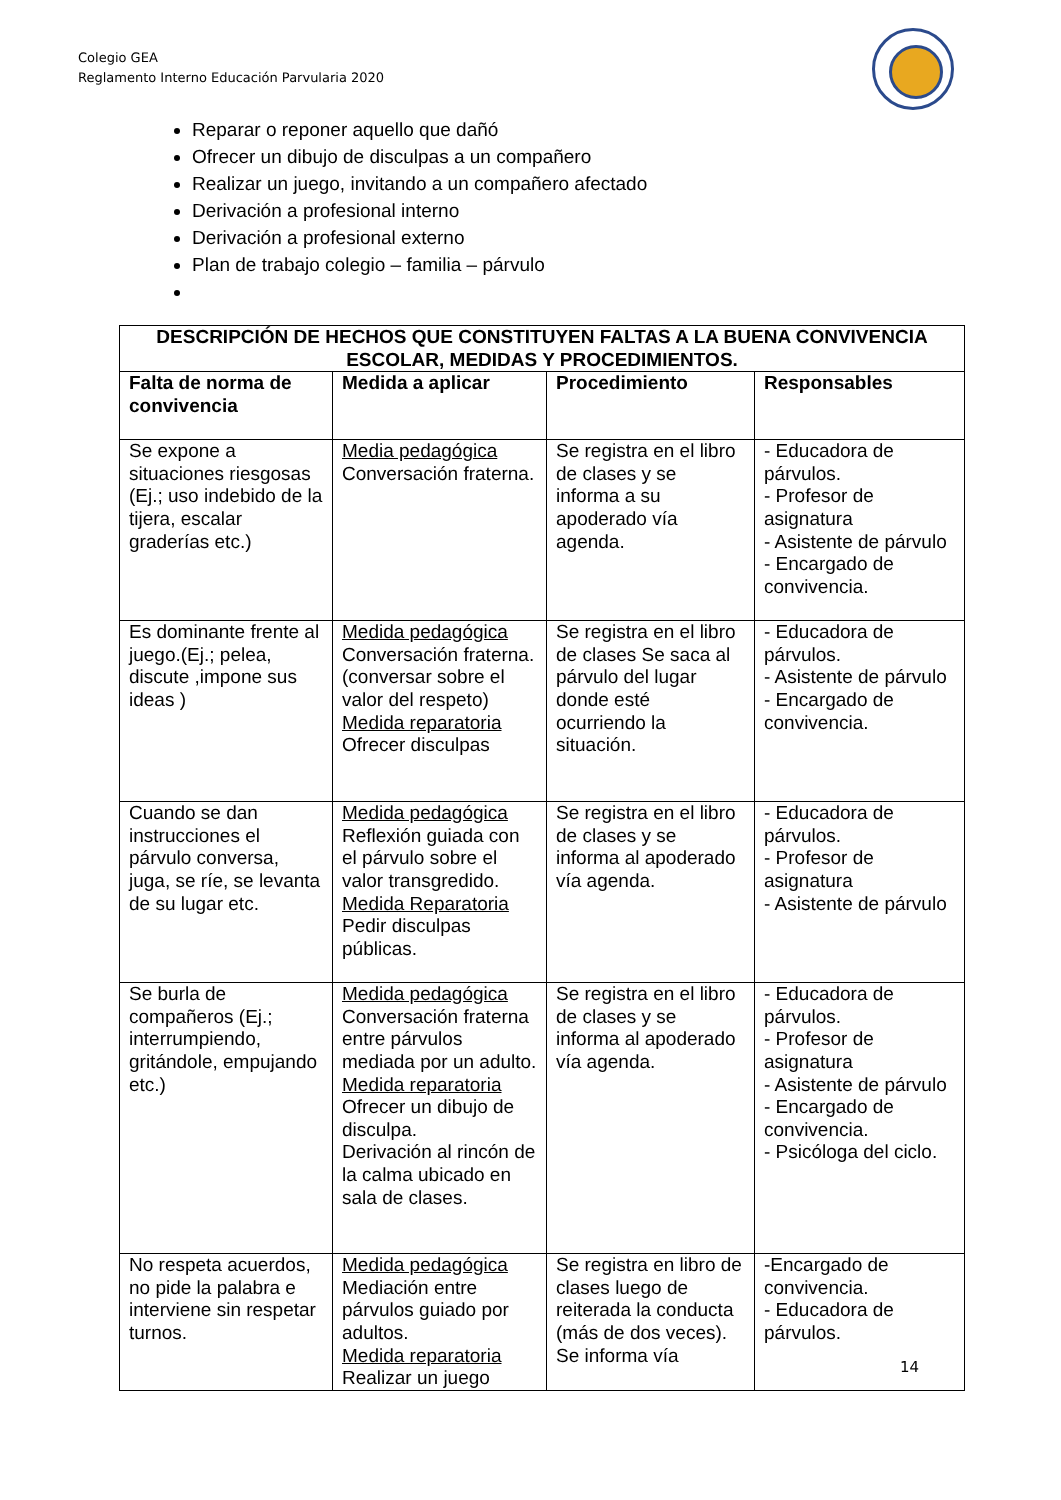Colegio GEA
Reglamento Interno Educación Parvularia 2020
Reparar o reponer aquello que dañó
Ofrecer un dibujo de disculpas a un compañero
Realizar un juego, invitando a un compañero afectado
Derivación a profesional interno
Derivación a profesional externo
Plan de trabajo colegio – familia – párvulo
| DESCRIPCIÓN DE HECHOS QUE CONSTITUYEN FALTAS A LA BUENA CONVIVENCIA ESCOLAR, MEDIDAS Y PROCEDIMIENTOS. | | | |
| --- | --- | --- | --- |
| Falta de norma de convivencia | Medida a aplicar | Procedimiento | Responsables |
| Se expone a situaciones riesgosas (Ej.; uso indebido de la tijera, escalar graderías etc.) | Media pedagógica Conversación fraterna. | Se registra en el libro de clases y se informa a su apoderado vía agenda. | - Educadora de párvulos. - Profesor de asignatura - Asistente de párvulo - Encargado de convivencia. |
| Es dominante frente al juego.(Ej.; pelea, discute ,impone sus ideas ) | Medida pedagógica Conversación fraterna. (conversar sobre el valor del respeto) Medida reparatoria Ofrecer disculpas | Se registra en el libro de clases Se saca al párvulo del lugar donde esté ocurriendo la situación. | - Educadora de párvulos. - Asistente de párvulo - Encargado de convivencia. |
| Cuando se dan instrucciones el párvulo conversa, juga, se ríe, se levanta de su lugar etc. | Medida pedagógica Reflexión guiada con el párvulo sobre el valor transgredido. Medida Reparatoria Pedir disculpas públicas. | Se registra en el libro de clases y se informa al apoderado vía agenda. | - Educadora de párvulos. - Profesor de asignatura - Asistente de párvulo |
| Se burla de compañeros (Ej.; interrumpiendo, gritándole, empujando etc.) | Medida pedagógica Conversación fraterna entre párvulos mediada por un adulto. Medida reparatoria Ofrecer un dibujo de disculpa. Derivación al rincón de la calma ubicado en sala de clases. | Se registra en el libro de clases y se informa al apoderado vía agenda. | - Educadora de párvulos. - Profesor de asignatura - Asistente de párvulo - Encargado de convivencia. - Psicóloga del ciclo. |
| No respeta acuerdos, no pide la palabra e interviene sin respetar turnos. | Medida pedagógica Mediación entre párvulos guiado por adultos. Medida reparatoria Realizar un juego | Se registra en libro de clases luego de reiterada la conducta (más de dos veces). Se informa vía | -Encargado de convivencia. - Educadora de párvulos. |
14